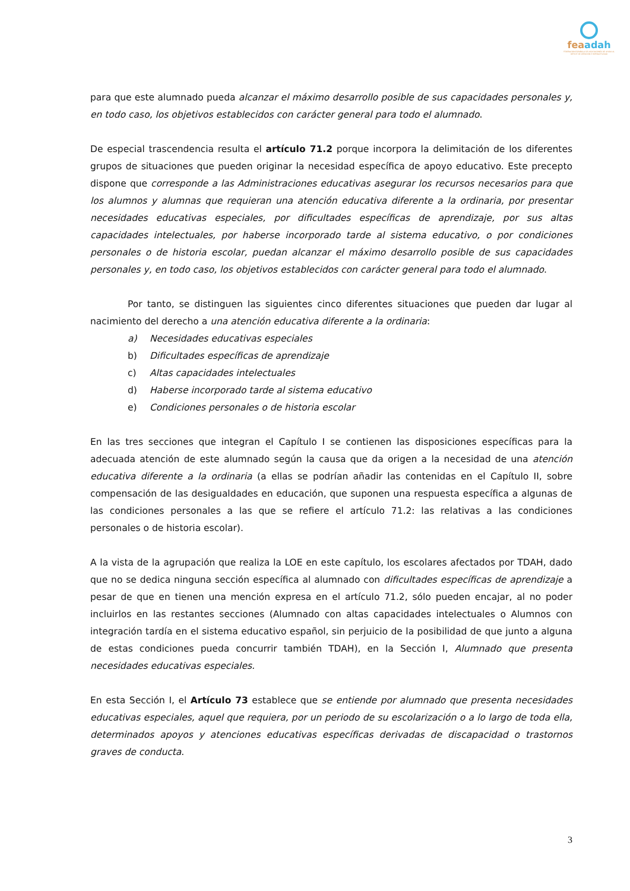feaadah
FEDERACIÓN ESPAÑOLA DE ASOCIACIONES DE AYUDA AL DÉFICIT DE ATENCIÓN E HIPERACTIVIDAD
para que este alumnado pueda alcanzar el máximo desarrollo posible de sus capacidades personales y, en todo caso, los objetivos establecidos con carácter general para todo el alumnado.
De especial trascendencia resulta el artículo 71.2 porque incorpora la delimitación de los diferentes grupos de situaciones que pueden originar la necesidad específica de apoyo educativo. Este precepto dispone que corresponde a las Administraciones educativas asegurar los recursos necesarios para que los alumnos y alumnas que requieran una atención educativa diferente a la ordinaria, por presentar necesidades educativas especiales, por dificultades específicas de aprendizaje, por sus altas capacidades intelectuales, por haberse incorporado tarde al sistema educativo, o por condiciones personales o de historia escolar, puedan alcanzar el máximo desarrollo posible de sus capacidades personales y, en todo caso, los objetivos establecidos con carácter general para todo el alumnado.
Por tanto, se distinguen las siguientes cinco diferentes situaciones que pueden dar lugar al nacimiento del derecho a una atención educativa diferente a la ordinaria:
a) Necesidades educativas especiales
b) Dificultades específicas de aprendizaje
c) Altas capacidades intelectuales
d) Haberse incorporado tarde al sistema educativo
e) Condiciones personales o de historia escolar
En las tres secciones que integran el Capítulo I se contienen las disposiciones específicas para la adecuada atención de este alumnado según la causa que da origen a la necesidad de una atención educativa diferente a la ordinaria (a ellas se podrían añadir las contenidas en el Capítulo II, sobre compensación de las desigualdades en educación, que suponen una respuesta específica a algunas de las condiciones personales a las que se refiere el artículo 71.2: las relativas a las condiciones personales o de historia escolar).
A la vista de la agrupación que realiza la LOE en este capítulo, los escolares afectados por TDAH, dado que no se dedica ninguna sección específica al alumnado con dificultades específicas de aprendizaje a pesar de que en tienen una mención expresa en el artículo 71.2, sólo pueden encajar, al no poder incluirlos en las restantes secciones (Alumnado con altas capacidades intelectuales o Alumnos con integración tardía en el sistema educativo español, sin perjuicio de la posibilidad de que junto a alguna de estas condiciones pueda concurrir también TDAH), en la Sección I, Alumnado que presenta necesidades educativas especiales.
En esta Sección I, el Artículo 73 establece que se entiende por alumnado que presenta necesidades educativas especiales, aquel que requiera, por un periodo de su escolarización o a lo largo de toda ella, determinados apoyos y atenciones educativas específicas derivadas de discapacidad o trastornos graves de conducta.
3